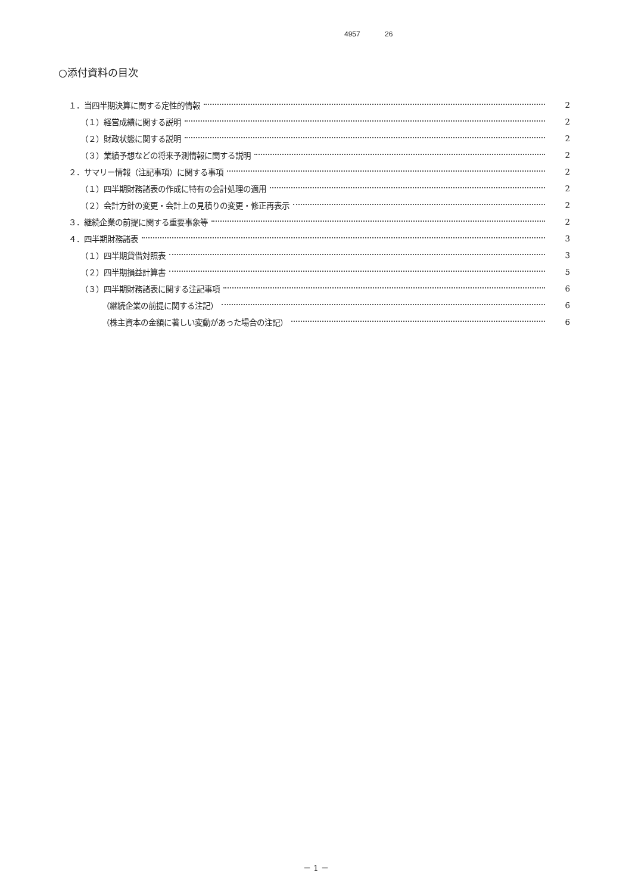4957 26
○添付資料の目次
１．当四半期決算に関する定性的情報 2
（１）経営成績に関する説明 2
（２）財政状態に関する説明 2
（３）業績予想などの将来予測情報に関する説明 2
２．サマリー情報（注記事項）に関する事項 2
（１）四半期財務諸表の作成に特有の会計処理の適用 2
（２）会計方針の変更・会計上の見積りの変更・修正再表示 2
３．継続企業の前提に関する重要事象等 2
４．四半期財務諸表 3
（１）四半期貸借対照表 3
（２）四半期損益計算書 5
（３）四半期財務諸表に関する注記事項 6
（継続企業の前提に関する注記） 6
（株主資本の金額に著しい変動があった場合の注記） 6
－ 1 －